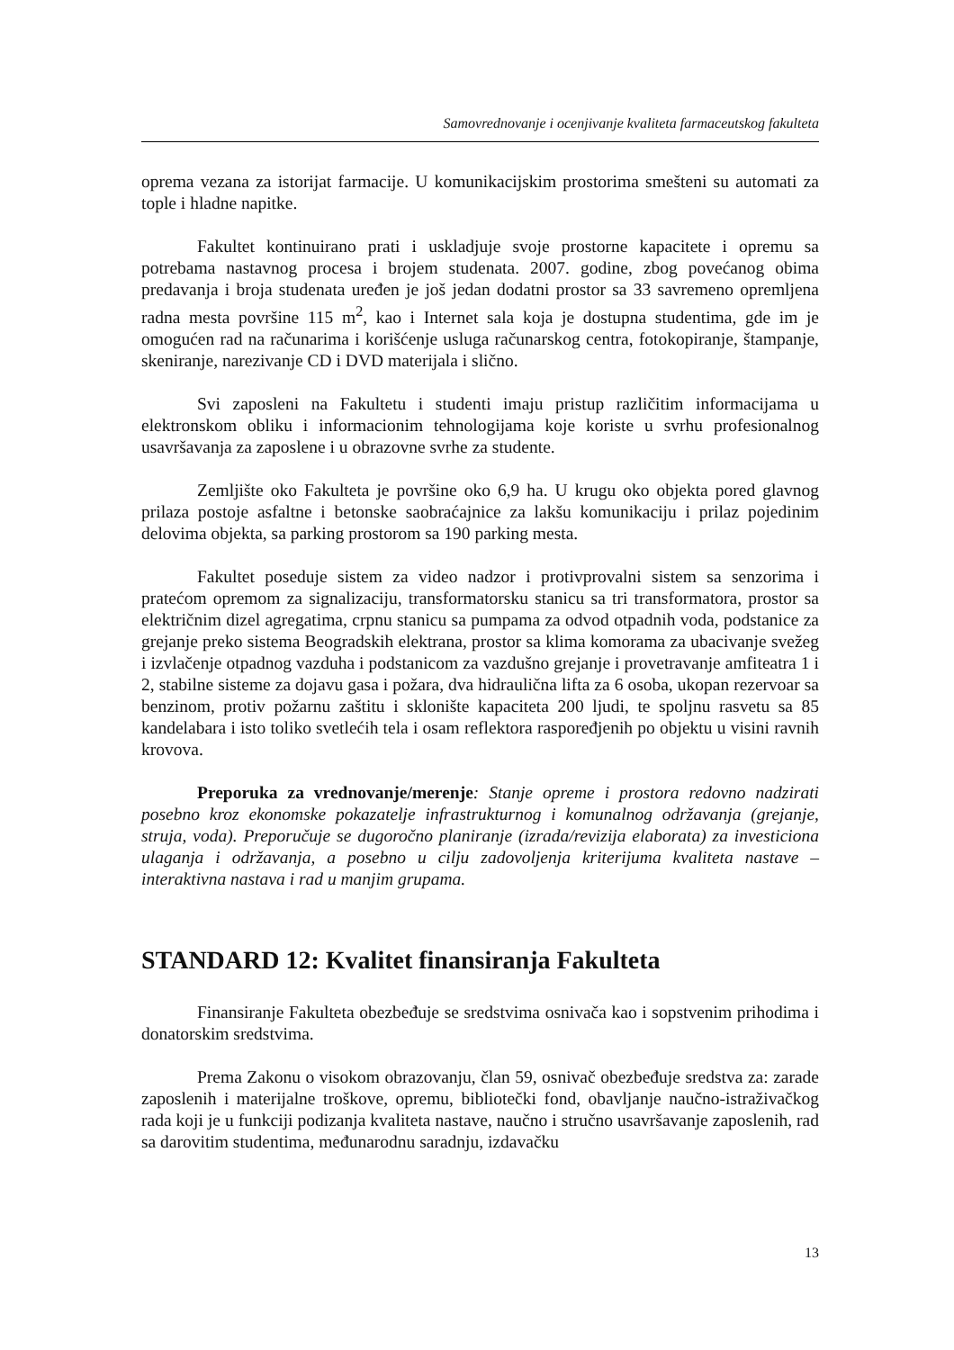Samovrednovanje i ocenjivanje kvaliteta farmaceutskog fakulteta
oprema vezana za istorijat farmacije. U komunikacijskim prostorima smešteni su automati za tople i hladne napitke.
Fakultet kontinuirano prati i uskladjuje svoje prostorne kapacitete i opremu sa potrebama nastavnog procesa i brojem studenata. 2007. godine, zbog povećanog obima predavanja i broja studenata uređen je još jedan dodatni prostor sa 33 savremeno opremljena radna mesta površine 115 m<sup>2</sup>, kao i Internet sala koja je dostupna studentima, gde im je omogućen rad na računarima i korišćenje usluga računarskog centra, fotokopiranje, štampanje, skeniranje, narezivanje CD i DVD materijala i slično.
Svi zaposleni na Fakultetu i studenti imaju pristup različitim informacijama u elektronskom obliku i informacionim tehnologijama koje koriste u svrhu profesionalnog usavršavanja za zaposlene i u obrazovne svrhe za studente.
Zemljište oko Fakulteta je površine oko 6,9 ha. U krugu oko objekta pored glavnog prilaza postoje asfaltne i betonske saobraćajnice za lakšu komunikaciju i prilaz pojedinim delovima objekta, sa parking prostorom sa 190 parking mesta.
Fakultet poseduje sistem za video nadzor i protivprovalni sistem sa senzorima i pratećom opremom za signalizaciju, transformatorsku stanicu sa tri transformatora, prostor sa električnim dizel agregatima, crpnu stanicu sa pumpama za odvod otpadnih voda, podstanice za grejanje preko sistema Beogradskih elektrana, prostor sa klima komorama za ubacivanje svežeg i izvlačenje otpadnog vazduha i podstanicom za vazdušno grejanje i provetravanje amfiteatra 1 i 2, stabilne sisteme za dojavu gasa i požara, dva hidraulična lifta za 6 osoba, ukopan rezervoar sa benzinom, protiv požarnu zaštitu i sklonište kapaciteta 200 ljudi, te spoljnu rasvetu sa 85 kandelabara i isto toliko svetlećih tela i osam reflektora raspoređjenih po objektu u visini ravnih krovova.
Preporuka za vrednovanje/merenje: Stanje opreme i prostora redovno nadzirati posebno kroz ekonomske pokazatelje infrastrukturnog i komunalnog održavanja (grejanje, struja, voda). Preporučuje se dugoročno planiranje (izrada/revizija elaborata) za investiciona ulaganja i održavanja, a posebno u cilju zadovoljenja kriterijuma kvaliteta nastave –interaktivna nastava i rad u manjim grupama.
STANDARD 12: Kvalitet finansiranja Fakulteta
Finansiranje Fakulteta obezbeđuje se sredstvima osnivača kao i sopstvenim prihodima i donatorskim sredstvima.
Prema Zakonu o visokom obrazovanju, član 59, osnivač obezbeđuje sredstva za: zarade zaposlenih i materijalne troškove, opremu, bibliotečki fond, obavljanje naučno-istraživačkog rada koji je u funkciji podizanja kvaliteta nastave, naučno i stručno usavršavanje zaposlenih, rad sa darovitim studentima, međunarodnu saradnju, izdavačku
13